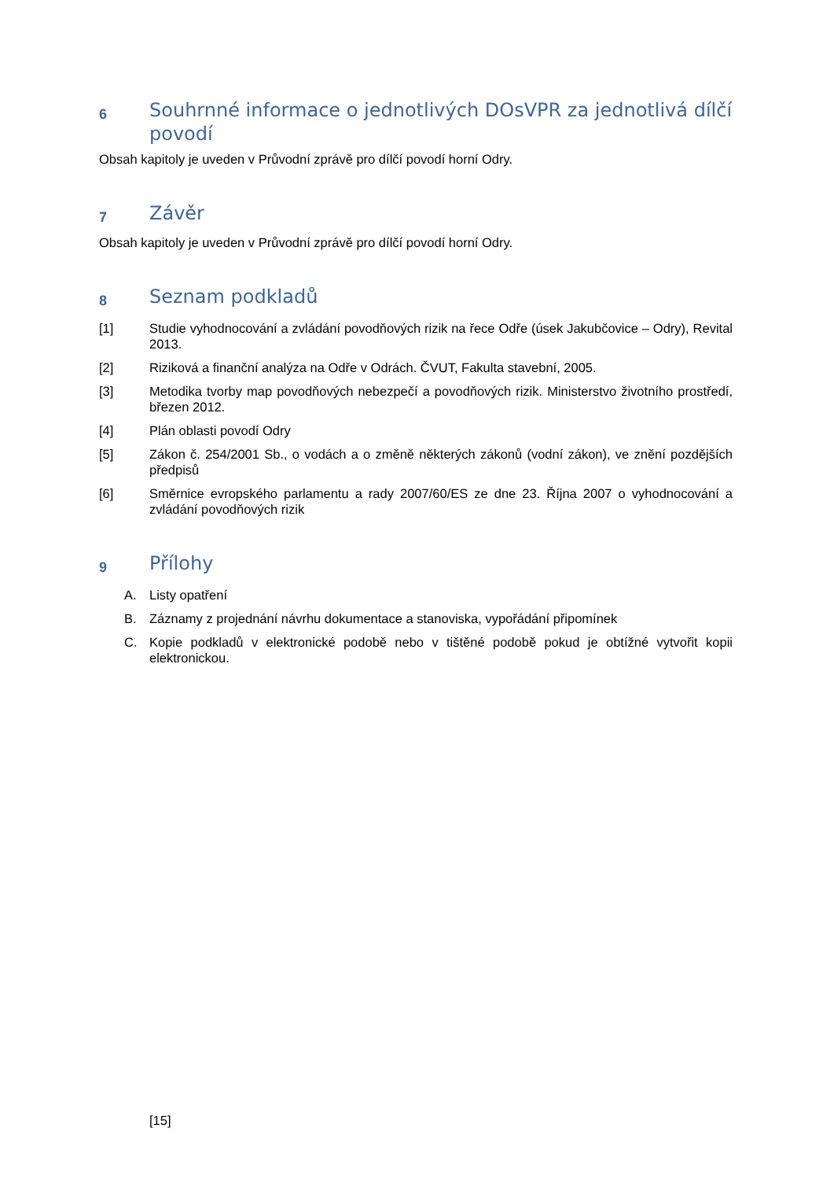6 Souhrnné informace o jednotlivých DOsVPR za jednotlivá dílčí povodí
Obsah kapitoly je uveden v Průvodní zprávě pro dílčí povodí horní Odry.
7 Závěr
Obsah kapitoly je uveden v Průvodní zprávě pro dílčí povodí horní Odry.
8 Seznam podkladů
[1] Studie vyhodnocování a zvládání povodňových rizik na řece Odře (úsek Jakubčovice – Odry), Revital 2013.
[2] Riziková a finanční analýza na Odře v Odrách. ČVUT, Fakulta stavební, 2005.
[3] Metodika tvorby map povodňových nebezpečí a povodňových rizik. Ministerstvo životního prostředí, březen 2012.
[4] Plán oblasti povodí Odry
[5] Zákon č. 254/2001 Sb., o vodách a o změně některých zákonů (vodní zákon), ve znění pozdějších předpisů
[6] Směrnice evropského parlamentu a rady 2007/60/ES ze dne 23. Října 2007 o vyhodnocování a zvládání povodňových rizik
9 Přílohy
A. Listy opatření
B. Záznamy z projednání návrhu dokumentace a stanoviska, vypořádání připomínek
C. Kopie podkladů v elektronické podobě nebo v tištěné podobě pokud je obtížné vytvořit kopii elektronickou.
[15]